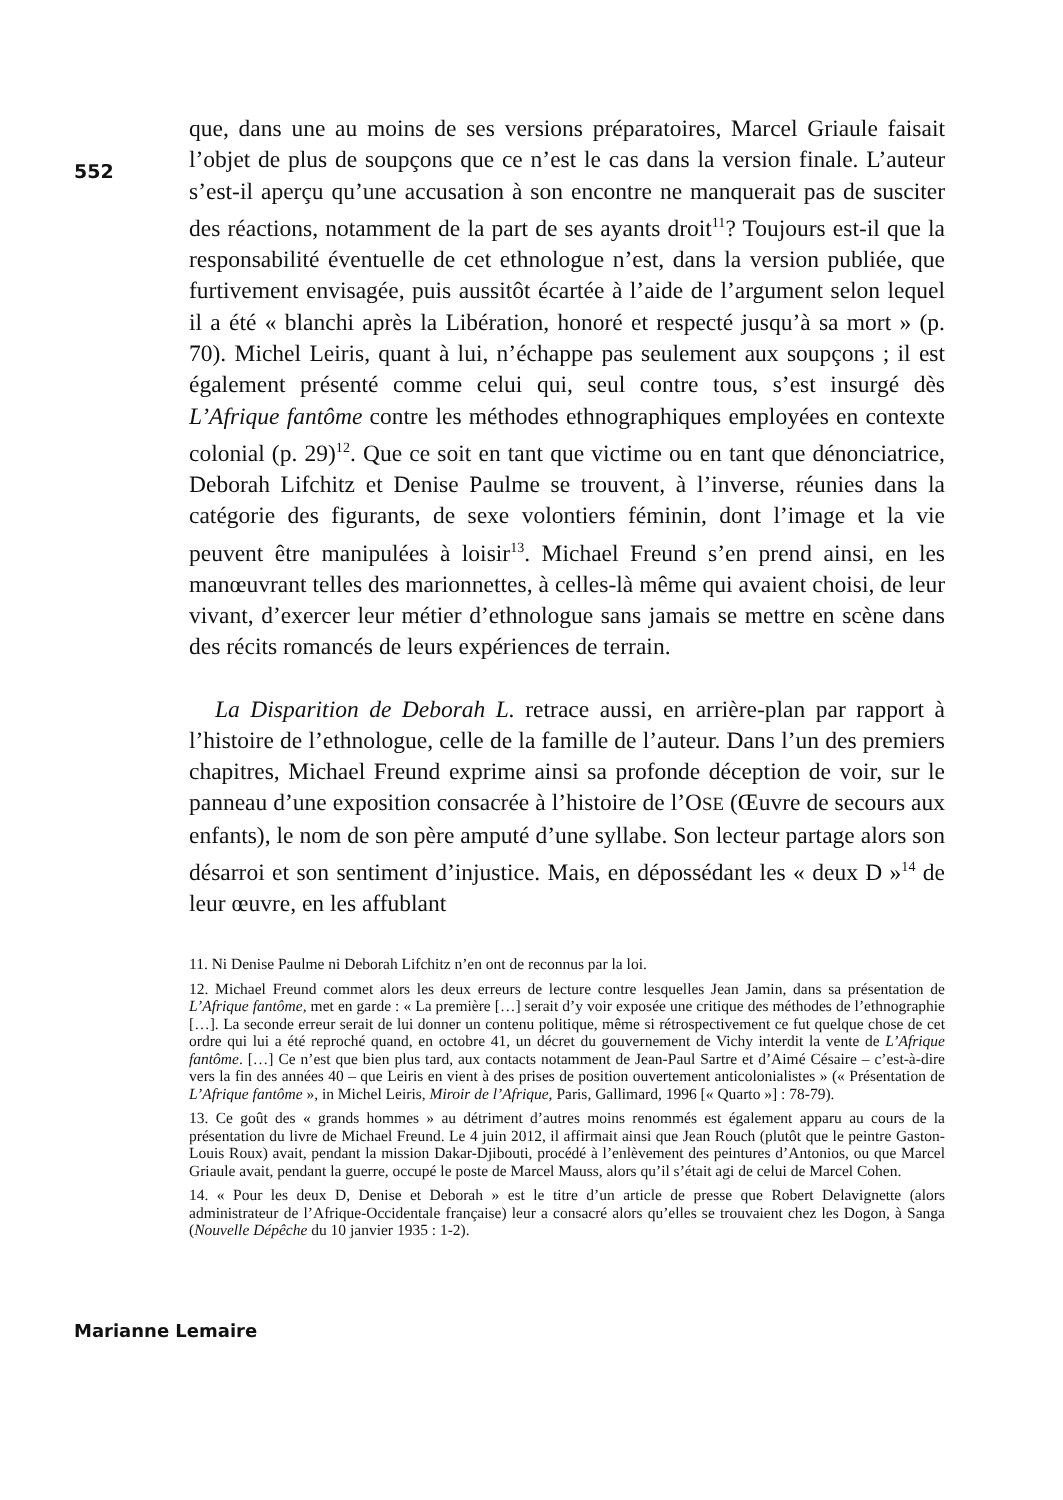552
que, dans une au moins de ses versions préparatoires, Marcel Griaule faisait l’objet de plus de soupçons que ce n’est le cas dans la version finale. L’auteur s’est-il aperçu qu’une accusation à son encontre ne manquerait pas de susciter des réactions, notamment de la part de ses ayants droit<sup>11</sup>? Toujours est-il que la responsabilité éventuelle de cet ethnologue n’est, dans la version publiée, que furtivement envisagée, puis aussitôt écartée à l’aide de l’argument selon lequel il a été « blanchi après la Libération, honoré et respecté jusqu’à sa mort » (p. 70). Michel Leiris, quant à lui, n’échappe pas seulement aux soupçons ; il est également présenté comme celui qui, seul contre tous, s’est insurgé dès L’Afrique fantôme contre les méthodes ethnographiques employées en contexte colonial (p. 29)<sup>12</sup>. Que ce soit en tant que victime ou en tant que dénonciatrice, Deborah Lifchitz et Denise Paulme se trouvent, à l’inverse, réunies dans la catégorie des figurants, de sexe volontiers féminin, dont l’image et la vie peuvent être manipulées à loisir<sup>13</sup>. Michael Freund s’en prend ainsi, en les manœuvrant telles des marionnettes, à celles-là même qui avaient choisi, de leur vivant, d’exercer leur métier d’ethnologue sans jamais se mettre en scène dans des récits romancés de leurs expériences de terrain.
La Disparition de Deborah L. retrace aussi, en arrière-plan par rapport à l’histoire de l’ethnologue, celle de la famille de l’auteur. Dans l’un des premiers chapitres, Michael Freund exprime ainsi sa profonde déception de voir, sur le panneau d’une exposition consacrée à l’histoire de l’OSE (Œuvre de secours aux enfants), le nom de son père amputé d’une syllabe. Son lecteur partage alors son désarroi et son sentiment d’injustice. Mais, en dépossédant les « deux D »<sup>14</sup> de leur œuvre, en les affublant
11. Ni Denise Paulme ni Deborah Lifchitz n’en ont de reconnus par la loi.
12. Michael Freund commet alors les deux erreurs de lecture contre lesquelles Jean Jamin, dans sa présentation de L’Afrique fantôme, met en garde : « La première […] serait d’y voir exposée une critique des méthodes de l’ethnographie […]. La seconde erreur serait de lui donner un contenu politique, même si rétrospectivement ce fut quelque chose de cet ordre qui lui a été reproché quand, en octobre 41, un décret du gouvernement de Vichy interdit la vente de L’Afrique fantôme. […] Ce n’est que bien plus tard, aux contacts notamment de Jean-Paul Sartre et d’Aimé Césaire – c’est-à-dire vers la fin des années 40 – que Leiris en vient à des prises de position ouvertement anticolonialistes » (« Présentation de L’Afrique fantôme », in Michel Leiris, Miroir de l’Afrique, Paris, Gallimard, 1996 [« Quarto »] : 78-79).
13. Ce goût des « grands hommes » au détriment d’autres moins renommés est également apparu au cours de la présentation du livre de Michael Freund. Le 4 juin 2012, il affirmait ainsi que Jean Rouch (plutôt que le peintre Gaston-Louis Roux) avait, pendant la mission Dakar-Djibouti, procédé à l’enlèvement des peintures d’Antonios, ou que Marcel Griaule avait, pendant la guerre, occupé le poste de Marcel Mauss, alors qu’il s’était agi de celui de Marcel Cohen.
14. « Pour les deux D, Denise et Deborah » est le titre d’un article de presse que Robert Delavignette (alors administrateur de l’Afrique-Occidentale française) leur a consacré alors qu’elles se trouvaient chez les Dogon, à Sanga (Nouvelle Dépêche du 10 janvier 1935 : 1-2).
Marianne Lemaire